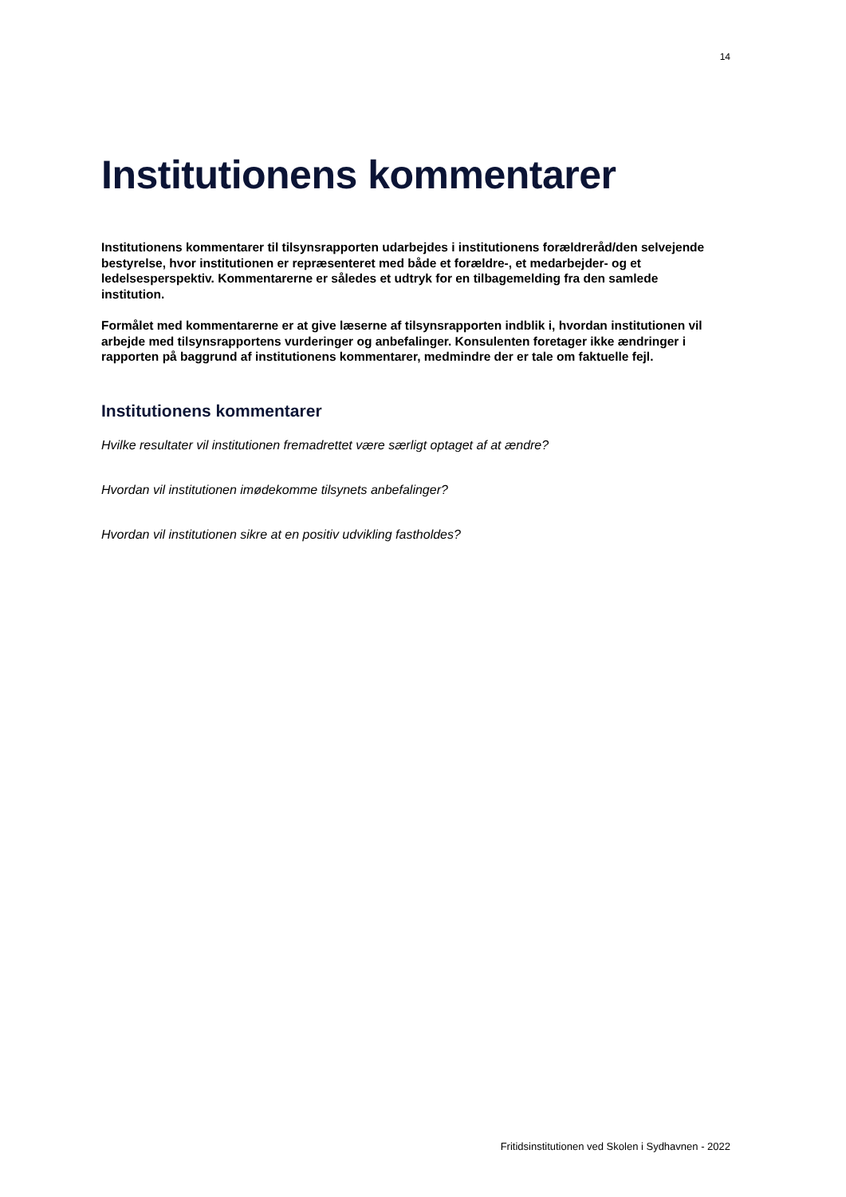14
Institutionens kommentarer
Institutionens kommentarer til tilsynsrapporten udarbejdes i institutionens forældreråd/den selvejende bestyrelse, hvor institutionen er repræsenteret med både et forældre-, et medarbejder- og et ledelsesperspektiv. Kommentarerne er således et udtryk for en tilbagemelding fra den samlede institution.
Formålet med kommentarerne er at give læserne af tilsynsrapporten indblik i, hvordan institutionen vil arbejde med tilsynsrapportens vurderinger og anbefalinger. Konsulenten foretager ikke ændringer i rapporten på baggrund af institutionens kommentarer, medmindre der er tale om faktuelle fejl.
Institutionens kommentarer
Hvilke resultater vil institutionen fremadrettet være særligt optaget af at ændre?
Hvordan vil institutionen imødekomme tilsynets anbefalinger?
Hvordan vil institutionen sikre at en positiv udvikling fastholdes?
Fritidsinstitutionen ved Skolen i Sydhavnen - 2022